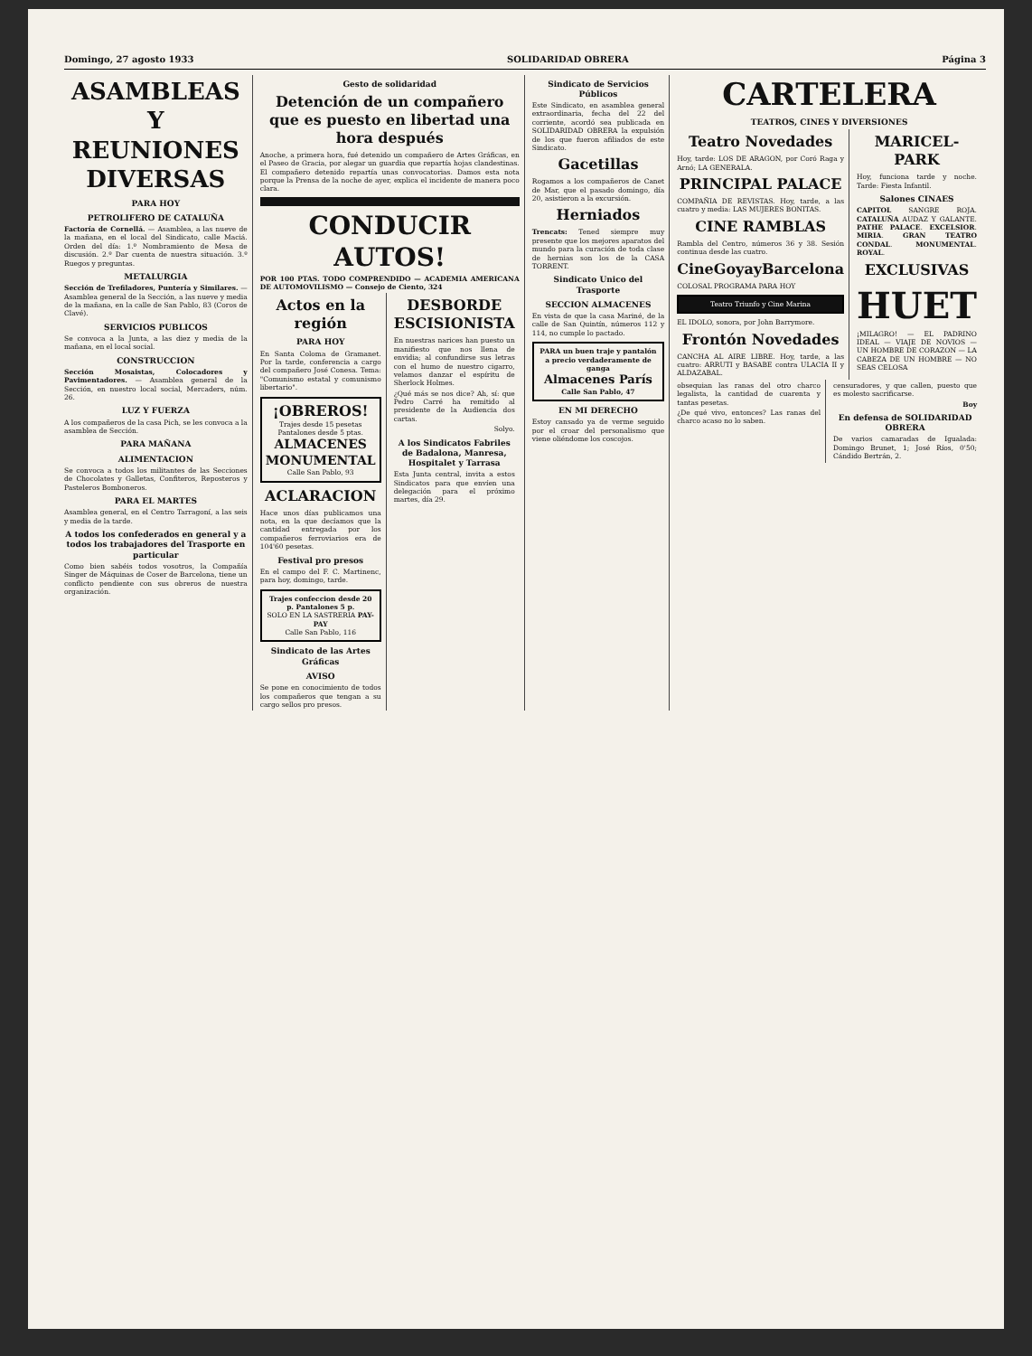Domingo, 27 agosto 1933 SOLIDARIDAD OBRERA Página 3
ASAMBLEAS Y REUNIONES DIVERSAS
PARA HOY
PETROLIFERO DE CATALUÑA
Factoría de Cornellá. — Asamblea, a las nueve de la mañana, en el local del Sindicato, calle Maciá. Orden del día: 1.º Nombramiento de Mesa de discusión. 2.º Dar cuenta de nuestra situación. 3.º Ruegos y preguntas.
METALURGIA
Sección de Trefiladores, Puntería y Similares. — Asamblea general de la Sección, a las nueve y media de la mañana, en la calle de San Pablo, 83 (Coros de Clavé).
SERVICIOS PUBLICOS
Se convoca a la Junta, a las diez y media de la mañana, en el local social.
CONSTRUCCION
Sección Mosaistas, Colocadores y Pavimentadores. — Asamblea general de la Sección, en nuestro local social, Mercaders, núm. 26.
LUZ Y FUERZA
A los compañeros de la casa Pich, se les convoca a la asamblea de Sección.
PARA MAÑANA
ALIMENTACION
Se convoca a todos los militantes de las Secciones de Chocolates y Galletas, Confiteros, Reposteros y Pasteleros Bomboneros.
PARA EL MARTES
Asamblea general, en el Centro Tarragoní, a las seis y media de la tarde.
A todos los confederados en general y a todos los trabajadores del Trasporte en particular
Como bien sabéis todos vosotros, la Compañía Singer de Máquinas de Coser de Barcelona, tiene un conflicto pendiente con sus obreros de nuestra organización.
Gesto de solidaridad
Detención de un compañero que es puesto en libertad una hora después
Anoche, a primera hora, fué detenido un compañero de Artes Gráficas, en el Paseo de Gracia, por alegar un guardia que repartía hojas clandestinas. El compañero detenido repartía unas convocatorias. Damos esta nota porque la Prensa de la noche de ayer, explica el incidente de manera poco clara.
CONDUCIR AUTOS!
POR 100 PTAS. TODO COMPRENDIDO — ACADEMIA AMERICANA DE AUTOMOVILISMO — Consejo de Ciento, 324
Actos en la región
PARA HOY
En Santa Coloma de Gramanet. Por la tarde, conferencia a cargo del compañero José Conesa. Tema: "Comunismo estatal y comunismo libertario".
¡OBREROS!
Trajes desde 15 pesetas
Pantalones desde 5 ptas.
ALMACENES MONUMENTAL
Calle San Pablo, 93
ACLARACION
Hace unos días publicamos una nota, en la que decíamos que la cantidad entregada por los compañeros ferroviarios era de 104'60 pesetas.
Festival pro presos
En el campo del F. C. Martinenc, para hoy, domingo, tarde.
Trajes confeccion desde 20 p. Pantalones 5 p.
SOLO EN LA SASTRERIA PAY-PAY
Calle San Pablo, 116
Sindicato de las Artes Gráficas
AVISO
Se pone en conocimiento de todos los compañeros que tengan a su cargo sellos pro presos.
DESBORDE ESCISIONISTA
En nuestras narices han puesto un manifiesto que nos llena de envidia; al confundirse sus letras con el humo de nuestro cigarro, velamos danzar el espíritu de Sherlock Holmes.
¿Qué más se nos dice? Ah, sí: que Pedro Carré ha remitido al presidente de la Audiencia dos cartas.
Solyo.
A los Sindicatos Fabriles de Badalona, Manresa, Hospitalet y Tarrasa
Esta Junta central, invita a estos Sindicatos para que envíen una delegación para el próximo martes, día 29.
Sindicato de Servicios Públicos
Este Sindicato, en asamblea general extraordinaria, fecha del 22 del corriente, acordó sea publicada en SOLIDARIDAD OBRERA la expulsión de los que fueron afiliados de este Sindicato.
Gacetillas
Rogamos a los compañeros de Canet de Mar, que el pasado domingo, día 20, asistieron a la excursión.
Herniados
Trencats: Tened siempre muy presente que los mejores aparatos del mundo para la curación de toda clase de hernias son los de la CASA TORRENT.
Sindicato Unico del Trasporte
SECCION ALMACENES
En vista de que la casa Mariné, de la calle de San Quintín, números 112 y 114, no cumple lo pactado.
PARA un buen traje y pantalón a precio verdaderamente de ganga
Almacenes París
Calle San Pablo, 47
EN MI DERECHO
Estoy cansado ya de verme seguido por el croar del personalismo que viene oliéndome los coscojos.
CARTELERA
TEATROS, CINES Y DIVERSIONES
Teatro Novedades
Hoy, tarde: LOS DE ARAGON, por Coró Raga y Arnó; LA GENERALA.
PRINCIPAL PALACE
COMPAÑIA DE REVISTAS. Hoy, tarde, a las cuatro y media: LAS MUJERES BONITAS.
CINE RAMBLAS
Rambla del Centro, números 36 y 38. Sesión continua desde las cuatro.
CineGoyayBarcelona
COLOSAL PROGRAMA PARA HOY
Teatro Triunfo y Cine Marina
EL IDOLO, sonora, por John Barrymore.
Frontón Novedades
CANCHA AL AIRE LIBRE. Hoy, tarde, a las cuatro: ARRUTI y BASABE contra ULACIA II y ALDAZABAL.
MARICEL-PARK
Hoy, funciona tarde y noche. Tarde: Fiesta Infantil.
Salones CINAES
CAPITOL SANGRE ROJA. CATALUÑA AUDAZ Y GALANTE. PATHE PALACE. EXCELSIOR. MIRIA. GRAN TEATRO CONDAL. MONUMENTAL. ROYAL.
EXCLUSIVAS
HUET
¡MILAGRO! — EL PADRINO IDEAL — VIAJE DE NOVIOS — UN HOMBRE DE CORAZON — LA CABEZA DE UN HOMBRE — NO SEAS CELOSA
obsequian las ranas del otro charco legalista, la cantidad de cuarenta y tantas pesetas.
¿De qué vivo, entonces? Las ranas del charco acaso no lo saben.
censuradores, y que callen, puesto que es molesto sacrificarse.
Boy
En defensa de SOLIDARIDAD OBRERA
De varios camaradas de Igualada: Domingo Brunet, 1; José Ríos, 0'50; Cándido Bertrán, 2.